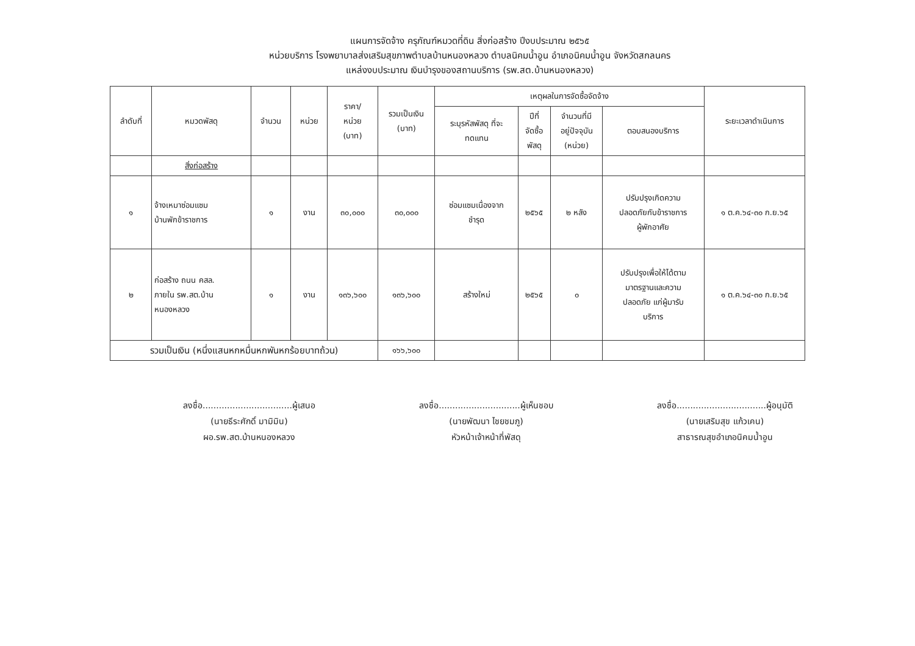แผนการจัดจ้าง ครุภัณฑ์หมวดที่ดิน สิ่งก่อสร้าง ปีงบประมาณ ๒๕๖๕
หน่วยบริการ โรงพยาบาลส่งเสริมสุขภาพตำบลบ้านหนองหลวง ตำบลนิคมน้ำอูน อำเภอนิคมน้ำอูน จังหวัดสกลนคร
แหล่งงบประมาณ เงินบำรุงของสถานบริการ (รพ.สต.บ้านหนองหลวง)
| ลำดับที่ | หมวดพัสดุ | จำนวน | หน่วย | ราคา/ หน่วย (บาท) | รวมเป็นเงิน (บาท) | เหตุผลในการจัดซื้อจัดจ้าง | | | | ระยะเวลาดำเนินการ |
| --- | --- | --- | --- | --- | --- | --- | --- | --- | --- | --- |
| | | | | | | ระบุรหัสพัสดุ ที่จะ ทดแทน | ปีที่ จัดซื้อ พัสดุ | จำนวนที่มี อยู่ปัจจุบัน (หน่วย) | ตอบสนองบริการ | |
| | สิ่งก่อสร้าง | | | | | | | | | |
| ๑ | จ้างเหมาซ่อมแซม บ้านพักข้าราชการ | ๑ | งาน | ๓๐,๐๐๐ | ๓๐,๐๐๐ | ซ่อมแซมเนื่องจาก ชำรุด | ๒๕๖๕ | ๒ หลัง | ปรับปรุงเกิดความ ปลอดภัยกับข้าราชการ ผู้พักอาศัย | ๑ ต.ค.๖๔-๓๐ ก.ย.๖๕ |
| ๒ | ก่อสร้าง ถนน คสล. ภายใน รพ.สต.บ้าน หนองหลวง | ๑ | งาน | ๑๓๖,๖๐๐ | ๑๓๖,๖๐๐ | สร้างใหม่ | ๒๕๖๕ | ๐ | ปรับปรุงเพื่อให้ได้ตาม มาตรฐานและความ ปลอดภัย แก่ผู้มารับ บริการ | ๑ ต.ค.๖๔-๓๐ ก.ย.๖๕ |
| รวมเป็นเงิน (หนึ่งแสนหกหมื่นหกพันหกร้อยบาทถ้วน) | | | | | ๑๖๖,๖๐๐ | | | | | |
ลงชื่อ.................................ผู้เสนอ
(นายธีระศักดิ์ มามิมิน)
ผอ.รพ.สต.บ้านหนองหลวง
ลงชื่อ..............................ผู้เห็นชอบ
(นายพัฒนา ไชยชมภู)
หัวหน้าเจ้าหน้าที่พัสดุ
ลงชื่อ.................................ผู้อนุมัติ
(นายเสริมสุข แก้วเคน)
สาธารณสุขอำเภอนิคมน้ำอูน